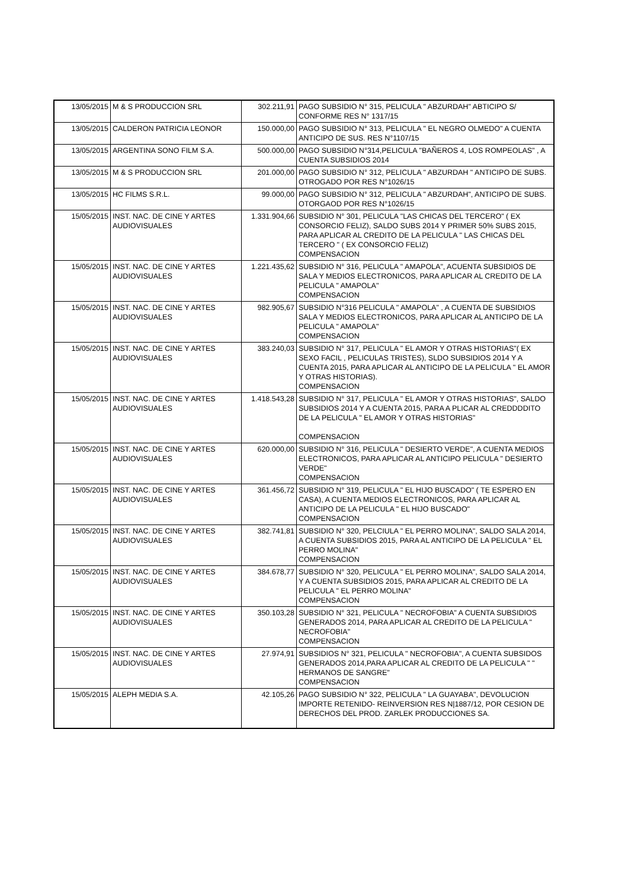| 13/05/2015 | M & S PRODUCCION SRL | 302.211,91 | PAGO SUBSIDIO N° 315, PELICULA " ABZURDAH" ABTICIPO S/ CONFORME RES N° 1317/15 |
| 13/05/2015 | CALDERON PATRICIA LEONOR | 150.000,00 | PAGO SUBSIDIO N° 313, PELICULA " EL NEGRO OLMEDO" A CUENTA ANTICIPO DE SUS. RES N°1107/15 |
| 13/05/2015 | ARGENTINA SONO FILM S.A. | 500.000,00 | PAGO SUBSIDIO N°314,PELICULA "BAÑEROS 4, LOS ROMPEOLAS" , A CUENTA SUBSIDIOS 2014 |
| 13/05/2015 | M & S PRODUCCION SRL | 201.000,00 | PAGO SUBSIDIO N° 312, PELICULA " ABZURDAH " ANTICIPO DE SUBS. OTROGADO POR RES N°1026/15 |
| 13/05/2015 | HC FILMS S.R.L. | 99.000,00 | PAGO SUBSIDIO N° 312, PELICULA " ABZURDAH", ANTICIPO DE SUBS. OTORGAOD POR RES N°1026/15 |
| 15/05/2015 | INST. NAC. DE CINE Y ARTES AUDIOVISUALES | 1.331.904,66 | SUBSIDIO N° 301, PELICULA "LAS CHICAS DEL TERCERO" ( EX CONSORCIO FELIZ), SALDO SUBS 2014 Y PRIMER 50% SUBS 2015, PARA APLICAR AL CREDITO DE LA PELICULA " LAS CHICAS DEL TERCERO " ( EX CONSORCIO FELIZ) COMPENSACION |
| 15/05/2015 | INST. NAC. DE CINE Y ARTES AUDIOVISUALES | 1.221.435,62 | SUBSIDIO N° 316, PELICULA " AMAPOLA", ACUENTA SUBSIDIOS DE SALA Y MEDIOS ELECTRONICOS, PARA APLICAR AL CREDITO DE LA PELICULA " AMAPOLA" COMPENSACION |
| 15/05/2015 | INST. NAC. DE CINE Y ARTES AUDIOVISUALES | 982.905,67 | SUBSIDIO N°316 PELICULA " AMAPOLA" , A CUENTA DE SUBSIDIOS SALA Y MEDIOS ELECTRONICOS, PARA APLICAR AL ANTICIPO DE LA PELICULA " AMAPOLA" COMPENSACION |
| 15/05/2015 | INST. NAC. DE CINE Y ARTES AUDIOVISUALES | 383.240,03 | SUBSIDIO N° 317, PELICULA " EL AMOR Y OTRAS HISTORIAS"( EX SEXO FACIL , PELICULAS TRISTES), SLDO SUBSIDIOS 2014 Y A CUENTA 2015, PARA APLICAR AL ANTICIPO DE LA PELICULA " EL AMOR Y OTRAS HISTORIAS). COMPENSACION |
| 15/05/2015 | INST. NAC. DE CINE Y ARTES AUDIOVISUALES | 1.418.543,28 | SUBSIDIO N° 317, PELICULA " EL AMOR Y OTRAS HISTORIAS", SALDO SUBSIDIOS 2014 Y A CUENTA 2015, PARA A PLICAR AL CREDDDDITO DE LA PELICULA " EL AMOR Y OTRAS HISTORIAS" COMPENSACION |
| 15/05/2015 | INST. NAC. DE CINE Y ARTES AUDIOVISUALES | 620.000,00 | SUBSIDIO N° 316, PELICULA " DESIERTO VERDE", A CUENTA MEDIOS ELECTRONICOS, PARA APLICAR AL ANTICIPO PELICULA " DESIERTO VERDE" COMPENSACION |
| 15/05/2015 | INST. NAC. DE CINE Y ARTES AUDIOVISUALES | 361.456,72 | SUBSIDIO N° 319, PELICULA " EL HIJO BUSCADO" ( TE ESPERO EN CASA), A CUENTA MEDIOS ELECTRONICOS, PARA APLICAR AL ANTICIPO DE LA PELICULA " EL HIJO BUSCADO" COMPENSACION |
| 15/05/2015 | INST. NAC. DE CINE Y ARTES AUDIOVISUALES | 382.741,81 | SUBSIDIO N° 320, PELCIULA " EL PERRO MOLINA", SALDO SALA 2014, A CUENTA SUBSIDIOS 2015, PARA AL ANTICIPO DE LA PELICULA " EL PERRO MOLINA" COMPENSACION |
| 15/05/2015 | INST. NAC. DE CINE Y ARTES AUDIOVISUALES | 384.678,77 | SUBSIDIO N° 320, PELICULA " EL PERRO MOLINA", SALDO SALA 2014, Y A CUENTA SUBSIDIOS 2015, PARA APLICAR AL CREDITO DE LA PELICULA " EL PERRO MOLINA" COMPENSACION |
| 15/05/2015 | INST. NAC. DE CINE Y ARTES AUDIOVISUALES | 350.103,28 | SUBSIDIO N° 321, PELICULA " NECROFOBIA" A CUENTA SUBSIDIOS GENERADOS 2014, PARA APLICAR AL CREDITO DE LA PELICULA " NECROFOBIA" COMPENSACION |
| 15/05/2015 | INST. NAC. DE CINE Y ARTES AUDIOVISUALES | 27.974,91 | SUBSIDIOS N° 321, PELICULA " NECROFOBIA", A CUENTA SUBSIDOS GENERADOS 2014,PARA APLICAR AL CREDITO DE LA PELICULA " " HERMANOS DE SANGRE" COMPENSACION |
| 15/05/2015 | ALEPH MEDIA S.A. | 42.105,26 | PAGO SUBSIDIO N° 322, PELICULA " LA GUAYABA", DEVOLUCION IMPORTE RETENIDO- REINVERSION RES N/1887/12, POR CESION DE DERECHOS DEL PROD. ZARLEK PRODUCCIONES SA. |